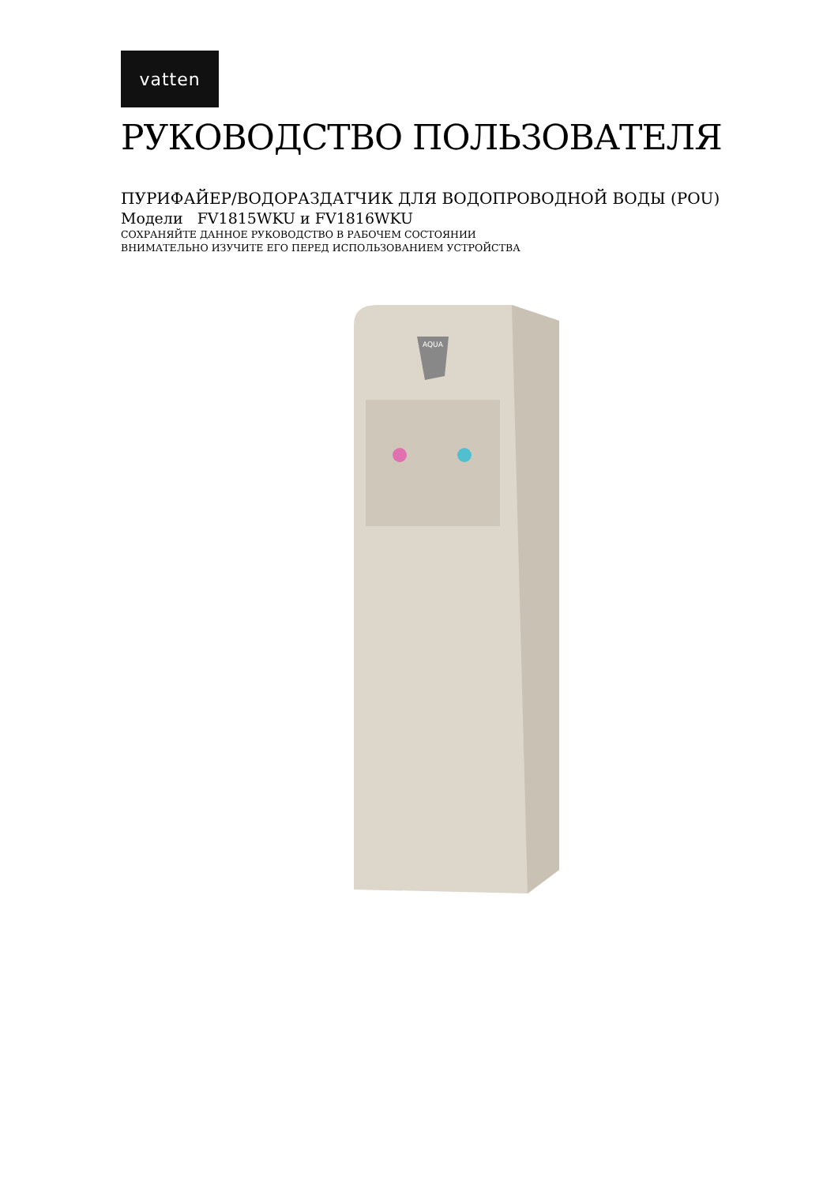vatten
РУКОВОДСТВО ПОЛЬЗОВАТЕЛЯ
ПУРИФАЙЕР/ВОДОРАЗДАТЧИК ДЛЯ ВОДОПРОВОДНОЙ ВОДЫ (POU)
Модели FV1815WKU и FV1816WKU
СОХРАНЯЙТЕ ДАННОЕ РУКОВОДСТВО В РАБОЧЕМ СОСТОЯНИИ
ВНИМАТЕЛЬНО ИЗУЧИТЕ ЕГО ПЕРЕД ИСПОЛЬЗОВАНИЕМ УСТРОЙСТВА
AQUA